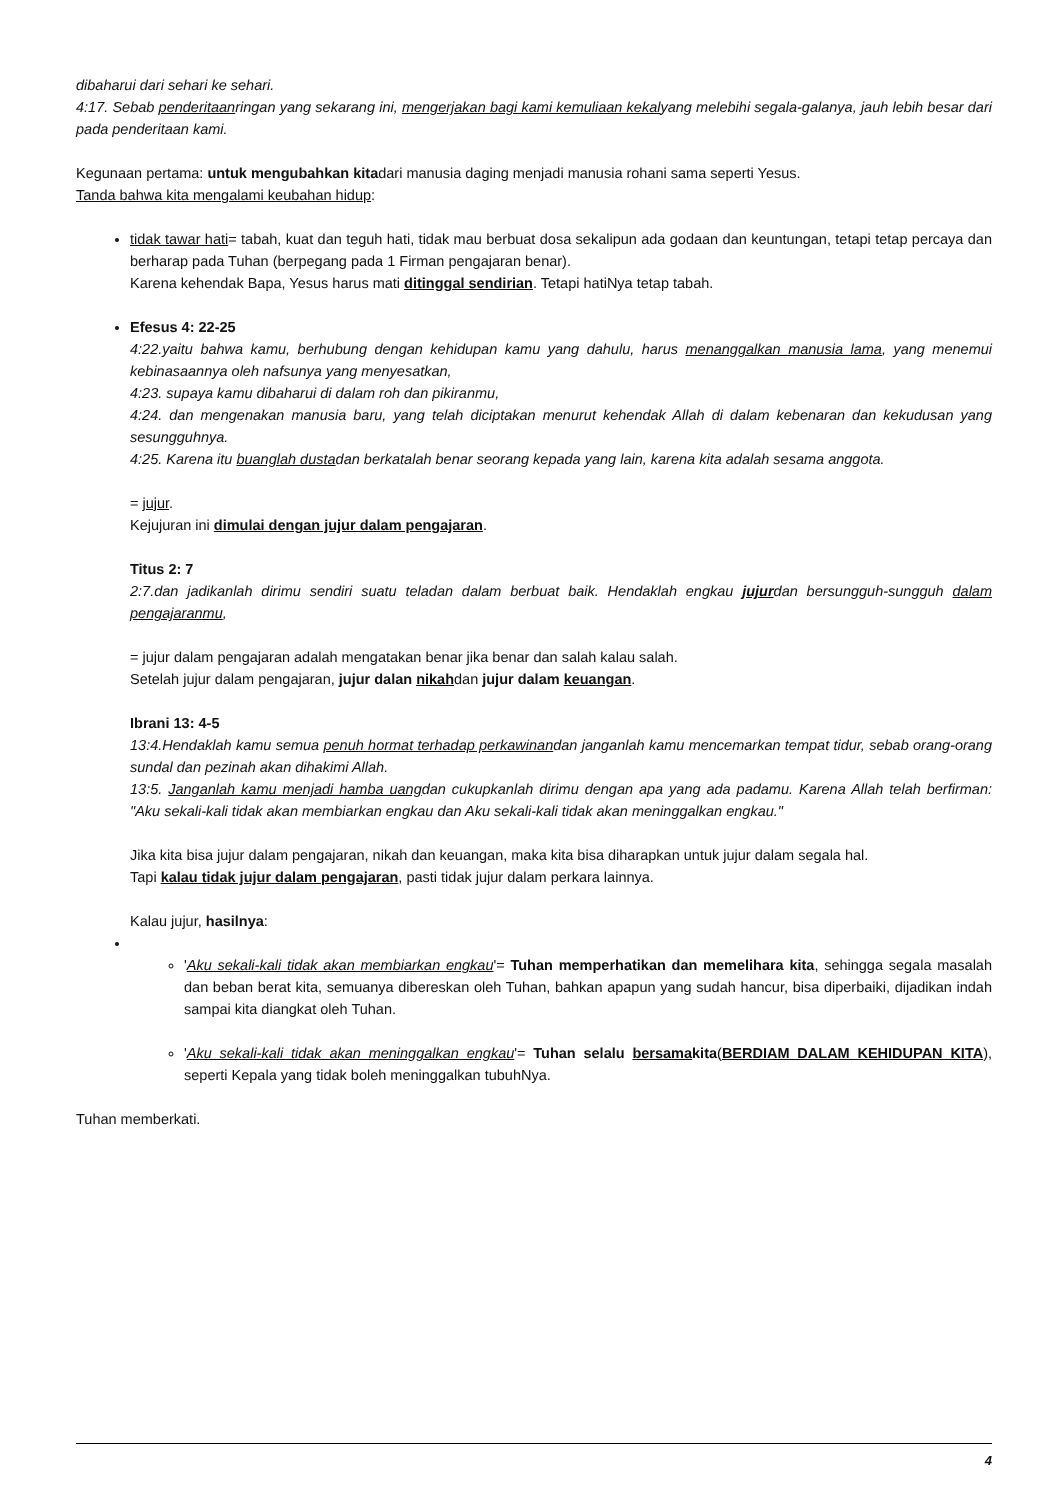dibaharui dari sehari ke sehari.
4:17. Sebab penderitaanringan yang sekarang ini, mengerjakan bagi kami kemuliaan kekalyang melebihi segala-galanya, jauh lebih besar dari pada penderitaan kami.
Kegunaan pertama: untuk mengubahkan kitadari manusia daging menjadi manusia rohani sama seperti Yesus.
Tanda bahwa kita mengalami keubahan hidup:
tidak tawar hati= tabah, kuat dan teguh hati, tidak mau berbuat dosa sekalipun ada godaan dan keuntungan, tetapi tetap percaya dan berharap pada Tuhan (berpegang pada 1 Firman pengajaran benar).
Karena kehendak Bapa, Yesus harus mati ditinggal sendirian. Tetapi hatiNya tetap tabah.
Efesus 4: 22-25
4:22.yaitu bahwa kamu, berhubung dengan kehidupan kamu yang dahulu, harus menanggalkan manusia lama, yang menemui kebinasaannya oleh nafsunya yang menyesatkan,
4:23. supaya kamu dibaharui di dalam roh dan pikiranmu,
4:24. dan mengenakan manusia baru, yang telah diciptakan menurut kehendak Allah di dalam kebenaran dan kekudusan yang sesungguhnya.
4:25. Karena itu buanglah dustadan berkatalah benar seorang kepada yang lain, karena kita adalah sesama anggota.
= jujur.
Kejujuran ini dimulai dengan jujur dalam pengajaran.
Titus 2: 7
2:7.dan jadikanlah dirimu sendiri suatu teladan dalam berbuat baik. Hendaklah engkau jujurdan bersungguh-sungguh dalam pengajaranmu,
= jujur dalam pengajaran adalah mengatakan benar jika benar dan salah kalau salah.
Setelah jujur dalam pengajaran, jujur dalan nikahdan jujur dalam keuangan.
Ibrani 13: 4-5
13:4.Hendaklah kamu semua penuh hormat terhadap perkawinandan janganlah kamu mencemarkan tempat tidur, sebab orang-orang sundal dan pezinah akan dihakimi Allah.
13:5. Janganlah kamu menjadi hamba uangdan cukupkanlah dirimu dengan apa yang ada padamu. Karena Allah telah berfirman: "Aku sekali-kali tidak akan membiarkan engkau dan Aku sekali-kali tidak akan meninggalkan engkau."
Jika kita bisa jujur dalam pengajaran, nikah dan keuangan, maka kita bisa diharapkan untuk jujur dalam segala hal.
Tapi kalau tidak jujur dalam pengajaran, pasti tidak jujur dalam perkara lainnya.
Kalau jujur, hasilnya:
'Aku sekali-kali tidak akan membiarkan engkau'= Tuhan memperhatikan dan memelihara kita, sehingga segala masalah dan beban berat kita, semuanya dibereskan oleh Tuhan, bahkan apapun yang sudah hancur, bisa diperbaiki, dijadikan indah sampai kita diangkat oleh Tuhan.
'Aku sekali-kali tidak akan meninggalkan engkau'= Tuhan selalu bersamakita(BERDIAM DALAM KEHIDUPAN KITA), seperti Kepala yang tidak boleh meninggalkan tubuhNya.
Tuhan memberkati.
4